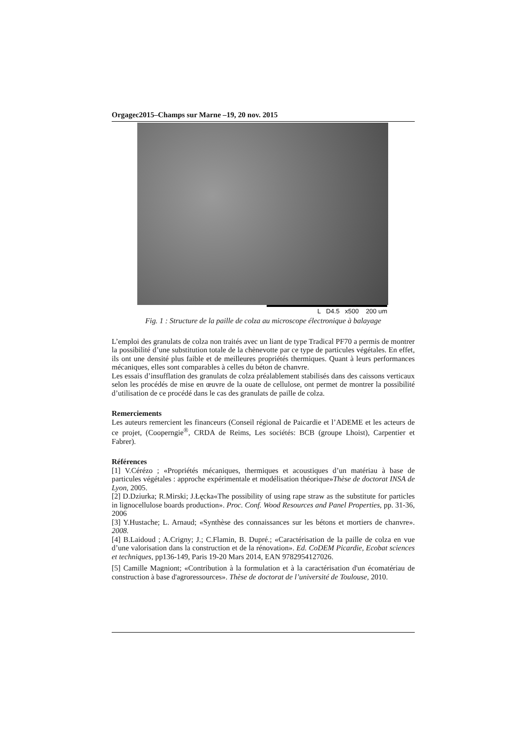Orgagec2015–Champs sur Marne –19, 20 nov. 2015
L D4.5 x500 200 um
Fig. 1 : Structure de la paille de colza au microscope électronique à balayage
L’emploi des granulats de colza non traités avec un liant de type Tradical PF70 a permis de montrer la possibilité d’une substitution totale de la chènevotte par ce type de particules végétales. En effet, ils ont une densité plus faible et de meilleures propriétés thermiques. Quant à leurs performances mécaniques, elles sont comparables à celles du béton de chanvre.
Les essais d’insufflation des granulats de colza préalablement stabilisés dans des caissons verticaux selon les procédés de mise en œuvre de la ouate de cellulose, ont permet de montrer la possibilité d’utilisation de ce procédé dans le cas des granulats de paille de colza.
Remerciements
Les auteurs remercient les financeurs (Conseil régional de Paicardie et l’ADEME et les acteurs de ce projet, (Cooperngie<sup>®</sup>, CRDA de Reims, Les sociétés: BCB (groupe Lhoist), Carpentier et Fabrer).
Références
[1] V.Cérézo ; «Propriétés mécaniques, thermiques et acoustiques d’un matériau à base de particules végétales : approche expérimentale et modélisation théorique»Thèse de doctorat INSA de Lyon, 2005.
[2] D.Dziurka; R.Mirski; J.Łęcka«The possibility of using rape straw as the substitute for particles in lignocellulose boards production». Proc. Conf. Wood Resources and Panel Properties, pp. 31-36, 2006
[3] Y.Hustache; L. Arnaud; «Synthèse des connaissances sur les bétons et mortiers de chanvre». 2008.
[4] B.Laidoud ; A.Crigny; J.; C.Flamin, B. Dupré.; «Caractérisation de la paille de colza en vue d’une valorisation dans la construction et de la rénovation». Ed. CoDEM Picardie, Ecobat sciences et techniques, pp136-149, Paris 19-20 Mars 2014, EAN 9782954127026.
[5] Camille Magniont; «Contribution à la formulation et à la caractérisation d'un écomatériau de construction à base d'agroressources». Thèse de doctorat de l’université de Toulouse, 2010.